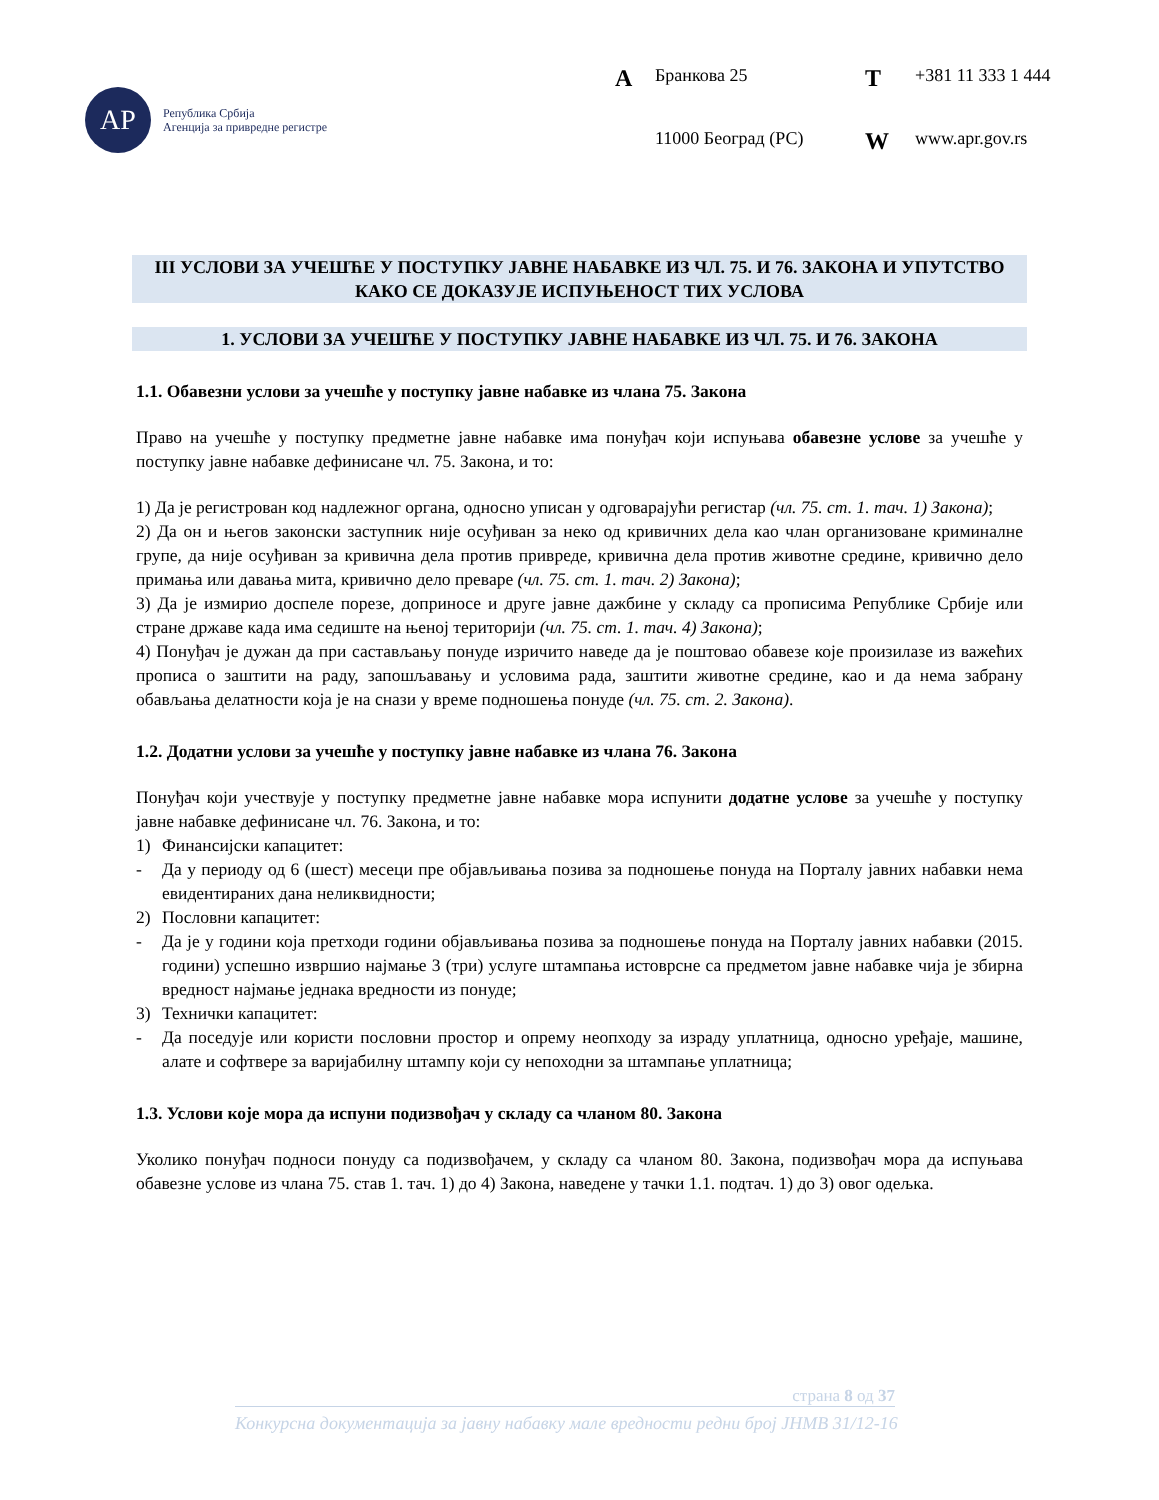АР
Република Србија
Агенција за привредне регистре
А Бранкова 25 Т +381 11 333 1 444 11000 Београд (РС) W www.apr.gov.rs
III УСЛОВИ ЗА УЧЕШЋЕ У ПОСТУПКУ ЈАВНЕ НАБАВКЕ ИЗ ЧЛ. 75. И 76. ЗАКОНА И УПУТСТВО КАКО СЕ ДОКАЗУЈЕ ИСПУЊЕНОСТ ТИХ УСЛОВА
1. УСЛОВИ ЗА УЧЕШЋЕ У ПОСТУПКУ ЈАВНЕ НАБАВКЕ ИЗ ЧЛ. 75. И 76. ЗАКОНА
1.1. Обавезни услови за учешће у поступку јавне набавке из члана 75. Закона
Право на учешће у поступку предметне јавне набавке има понуђач који испуњава обавезне услове за учешће у поступку јавне набавке дефинисане чл. 75. Закона, и то:
1) Да је регистрован код надлежног органа, односно уписан у одговарајући регистар (чл. 75. ст. 1. тач. 1) Закона);
2) Да он и његов законски заступник није осуђиван за неко од кривичних дела као члан организоване криминалне групе, да није осуђиван за кривична дела против привреде, кривична дела против животне средине, кривично дело примања или давања мита, кривично дело преваре (чл. 75. ст. 1. тач. 2) Закона);
3) Да је измирио доспеле порезе, доприносе и друге јавне дажбине у складу са прописима Републике Србије или стране државе када има седиште на њеној територији (чл. 75. ст. 1. тач. 4) Закона);
4) Понуђач је дужан да при састављању понуде изричито наведе да је поштовао обавезе које произилазе из важећих прописа о заштити на раду, запошљавању и условима рада, заштити животне средине, као и да нема забрану обављања делатности која је на снази у време подношења понуде (чл. 75. ст. 2. Закона).
1.2. Додатни услови за учешће у поступку јавне набавке из члана 76. Закона
Понуђач који учествује у поступку предметне јавне набавке мора испунити додатне услове за учешће у поступку јавне набавке дефинисане чл. 76. Закона, и то:
1) Финансијски капацитет:
- Да у периоду од 6 (шест) месеци пре објављивања позива за подношење понуда на Порталу јавних набавки нема евидентираних дана неликвидности;
2) Пословни капацитет:
- Да је у години која претходи години објављивања позива за подношење понуда на Порталу јавних набавки (2015. години) успешно извршио најмање 3 (три) услуге штампања истоврсне са предметом јавне набавке чија је збирна вредност најмање једнака вредности из понуде;
3) Технички капацитет:
- Да поседује или користи пословни простор и опрему неопходу за израду уплатница, односно уређаје, машине, алате и софтвере за варијабилну штампу који су непоходни за штампање уплатница;
1.3. Услови које мора да испуни подизвођач у складу са чланом 80. Закона
Уколико понуђач подноси понуду са подизвођачем, у складу са чланом 80. Закона, подизвођач мора да испуњава обавезне услове из члана 75. став 1. тач. 1) до 4) Закона, наведене у тачки 1.1. подтач. 1) до 3) овог одељка.
страна 8 од 37
Конкурсна документација за јавну набавку мале вредности редни број ЈНМВ 31/12-16